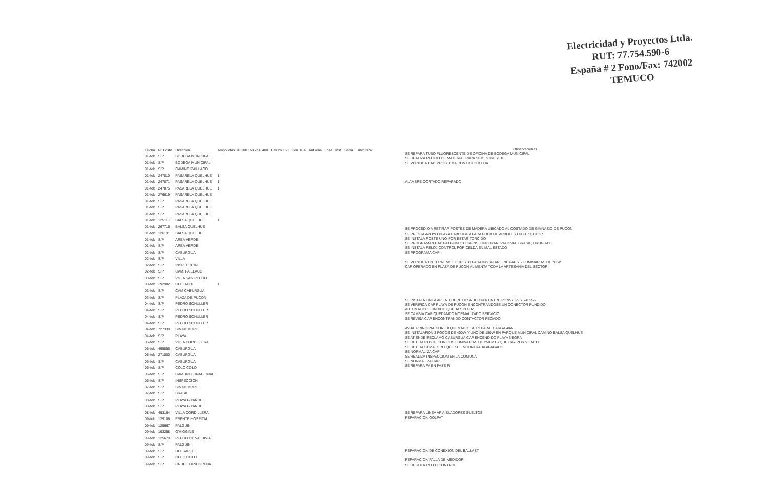Electricidad y Proyectos Ltda.
RUT: 77.754.590-6
España # 2 Fono/Fax: 742002
TEMUCO
| Fecha | Nº Poste | Direccion | Ampolletas 70 100 150 250 400 | Haluro 150 | Con 10A | Aut 40A | Loza | Inst | Barra | Tubo 36W |
| --- | --- | --- | --- | --- | --- | --- | --- | --- | --- | --- |
| 01-feb | S/P | BODEGA MUNICIPAL | | | | | | | | |
| 01-feb | S/P | BODEGA MUNICIPAL | | | | | | | | |
| 01-feb | S/P | CAMINO PAILLACO | | | | | | | | |
| 01-feb | 247810 | PASARELA QUELHUE | 1 | | | | | | | |
| 01-feb | 247871 | PASARELA QUELHUE | 1 | | | | | | | |
| 01-feb | 247875 | PASARELA QUELHUE | 1 | | | | | | | |
| 01-feb | 276619 | PASARELA QUELHUE | | | | | | | | |
| 01-feb | S/P | PASARELA QUELHUE | | | | | | | | |
| 01-feb | S/P | PASARELA QUELHUE | | | | | | | | |
| 01-feb | S/P | PASARELA QUELHUE | | | | | | | | |
| 01-feb | 125115 | BALSA QUELHUE | 1 | | | | | | | |
| 01-feb | 267715 | BALSA QUELHUE | | | | | | | | |
| 01-feb | 126131 | BALSA QUELHUE | | | | | | | | |
| 01-feb | S/P | AREA VERDE | | | | | | | | |
| 01-feb | S/P | AREA VERDE | | | | | | | | |
| 02-feb | S/P | CABURGUA | | | | | | | | |
| 02-feb | S/P | VILLA | | | | | | | | |
| 02-feb | S/P | INSPECCION | | | | | | | | |
| 02-feb | S/P | CAM. PAILLACO | | | | | | | | |
| 03-feb | S/P | VILLA SAN PEDRO | | | | | | | | |
| 03-feb | 192902 | COLLADO | 1 | | | | | | | |
| 03-feb | S/P | CAM CABURGUA | | | | | | | | |
| 03-feb | S/P | PLAZA DE PUCON | | | | | | | | |
| 04-feb | S/P | PEDRO SCHULLER | | | | | | | | |
| 04-feb | S/P | PEDRO SCHULLER | | | | | | | | |
| 04-feb | S/P | PEDRO SCHULLER | | | | | | | | |
| 04-feb | S/P | PEDRO SCHULLER | | | | | | | | |
| 04-feb | 727339 | SIN NOMBRE | | | | | | | | |
| 04-feb | S/P | PLAYA | | | | | | | | |
| 05-feb | S/P | VILLA CORDILLERA | | | | | | | | |
| 05-feb | 495856 | CABURGUA | | | | | | | | |
| 05-feb | 271000 | CABURGUA | | | | | | | | |
| 05-feb | S/P | CABURGUA | | | | | | | | |
| 06-feb | S/P | COLO COLO | | | | | | | | |
| 06-feb | S/P | CAM. INTERNACIONAL | | | | | | | | |
| 06-feb | S/P | INSPECCION | | | | | | | | |
| 07-feb | S/P | SIN NOMBRE | | | | | | | | |
| 07-feb | S/P | BRASIL | | | | | | | | |
| 08-feb | S/P | PLAYA GRANDE | | | | | | | | |
| 08-feb | S/P | PLAYA GRANDE | | | | | | | | |
| 08-feb | 493164 | VILLA CORDILLERA | | | | | | | | |
| 09-feb | 129106 | FRENTE HOSPITAL | | | | | | | | |
| 09-feb | 129667 | PALGUIN | | | | | | | | |
| 09-feb | 193258 | O'HIGGINS | | | | | | | | |
| 09-feb | 125679 | PEDRO DE VALDIVIA | | | | | | | | |
| 09-feb | S/P | PALGUIN | | | | | | | | |
| 09-feb | S/P | HOLSAPFEL | | | | | | | | |
| 09-feb | S/P | COLO COLO | | | | | | | | |
| 09-feb | S/P | CRUCE LANDGRENA | | | | | | | | |
Observaciones
SE REPARA TUBO FLUORESCENTE DE OFICINA DE BODEGA MUNICIPAL
SE REALIZA PEDIDO DE MATERIAL PARA SEMESTRE 2010
SE VERIFICA CAP. PROBLEMA CON FOTOCELDA
ALAMBRE CORTADO REPARADO
SE PROCEDIO A RETIRAR POSTES DE MADERA UBICADO AL COSTADO DE GIMNASIO DE PUCON
SE PRESTA APOYO PLAYA CABURGUA PARA PODA DE ARBOLES EN EL SECTOR
SE INSTALA POSTE UNO POR ESTAR TORCIDO
SE PROGRAMAN CAP PALGUIN O'HIGGINS, LINCOYAN, VALDIVIA, BRASIL, URUGUAY
SE INSTALA RELOJ CONTROL POR CELDA EN MAL ESTADO
SE PROGRAMA CAP
SE VERIFICA EN TERRENO EL CRISTO PARA INSTALAR LINEA AP Y 2 LUMINARIAS DE 70 W
CAP OPERADO EN PLAZA DE PUCON ALIMENTA TODA LA ARTESANIA DEL SECTOR
SE INSTALA LINEA AP EN COBRE DESNUDO Nº6 ENTRE PC 957529 Y 746956
SE VERIFICA CAP PLAYA DE PUCON ENCONTRANDOSE UN CONECTOR FUNDIDO
AUTOMATICO FUNDIDO QUEDA SIN LUZ
SE CAMBIA CAP QUEDANDO NORMALIZADO SERVICIO
SE REVISA CAP ENCONTRANDO CONTACTOR PEGADO
AVDA. PRINCIPAL CON FA QUEMADO. SE REPARA. CARGA 40A
SE INSTALARON 3 FOCOS DE 400W Y UNO DE 150W EN PARQUE MUNICIPAL CAMINO BALSA QUELHUE
SE ATIENDE RECLAMO CABURGUA CAP ENCENDIDO PLAYA NEGRA
SE RETIRA POSTE CON DOS LUMINARIAS DE 250 MTS QUE CAY POR VIENTO
SE RETIRA SEMAFORO QUE SE ENCONTRABA APAGADO
SE NORMALIZA CAP
SE REALIZA INSPECCION EN LA COMUNA
SE NORMALIZA CAP
SE REPARA FA EN FASE R
SE REPARA LINEA AP AISLADORES SUELTOS
REPARACION GOLPAT
REPARACION DE CONEXION DEL BALLAST
REPARACION FALLA DE MEDIDOR
SE REGULA RELOJ CONTROL